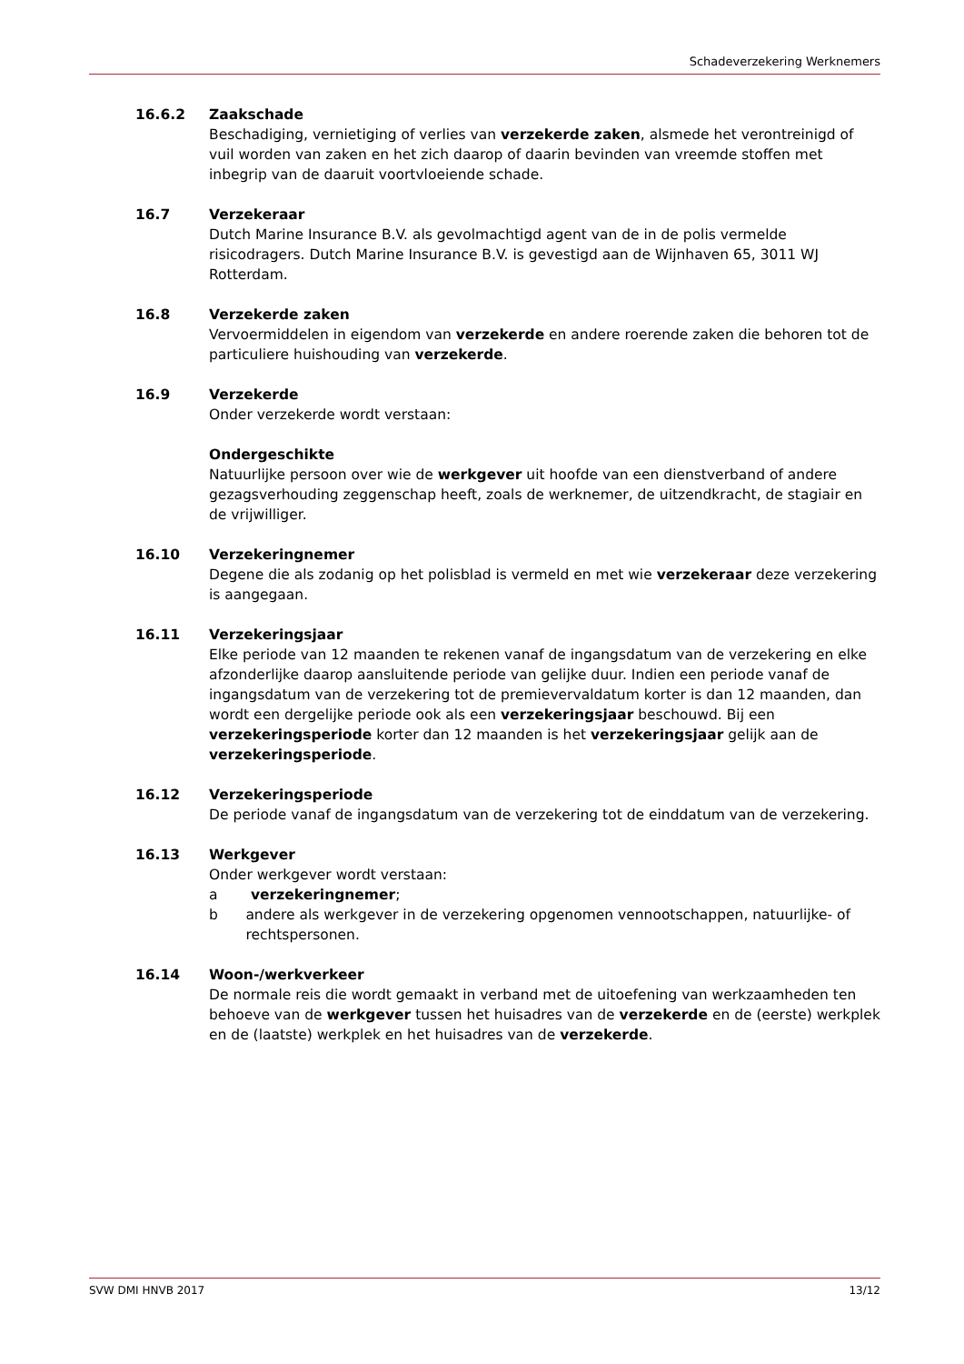Schadeverzekering Werknemers
16.6.2 Zaakschade
Beschadiging, vernietiging of verlies van verzekerde zaken, alsmede het verontreinigd of vuil worden van zaken en het zich daarop of daarin bevinden van vreemde stoffen met inbegrip van de daaruit voortvloeiende schade.
16.7 Verzekeraar
Dutch Marine Insurance B.V. als gevolmachtigd agent van de in de polis vermelde risicodragers. Dutch Marine Insurance B.V. is gevestigd aan de Wijnhaven 65, 3011 WJ Rotterdam.
16.8 Verzekerde zaken
Vervoermiddelen in eigendom van verzekerde en andere roerende zaken die behoren tot de particuliere huishouding van verzekerde.
16.9 Verzekerde
Onder verzekerde wordt verstaan:
Ondergeschikte
Natuurlijke persoon over wie de werkgever uit hoofde van een dienstverband of andere gezagsverhouding zeggenschap heeft, zoals de werknemer, de uitzendkracht, de stagiair en de vrijwilliger.
16.10 Verzekeringnemer
Degene die als zodanig op het polisblad is vermeld en met wie verzekeraar deze verzekering is aangegaan.
16.11 Verzekeringsjaar
Elke periode van 12 maanden te rekenen vanaf de ingangsdatum van de verzekering en elke afzonderlijke daarop aansluitende periode van gelijke duur. Indien een periode vanaf de ingangsdatum van de verzekering tot de premievervaldatum korter is dan 12 maanden, dan wordt een dergelijke periode ook als een verzekeringsjaar beschouwd. Bij een verzekeringsperiode korter dan 12 maanden is het verzekeringsjaar gelijk aan de verzekeringsperiode.
16.12 Verzekeringsperiode
De periode vanaf de ingangsdatum van de verzekering tot de einddatum van de verzekering.
16.13 Werkgever
Onder werkgever wordt verstaan:
a verzekeringnemer;
b andere als werkgever in de verzekering opgenomen vennootschappen, natuurlijke- of rechtspersonen.
16.14 Woon-/werkverkeer
De normale reis die wordt gemaakt in verband met de uitoefening van werkzaamheden ten behoeve van de werkgever tussen het huisadres van de verzekerde en de (eerste) werkplek en de (laatste) werkplek en het huisadres van de verzekerde.
SVW DMI HNVB 2017 13/12